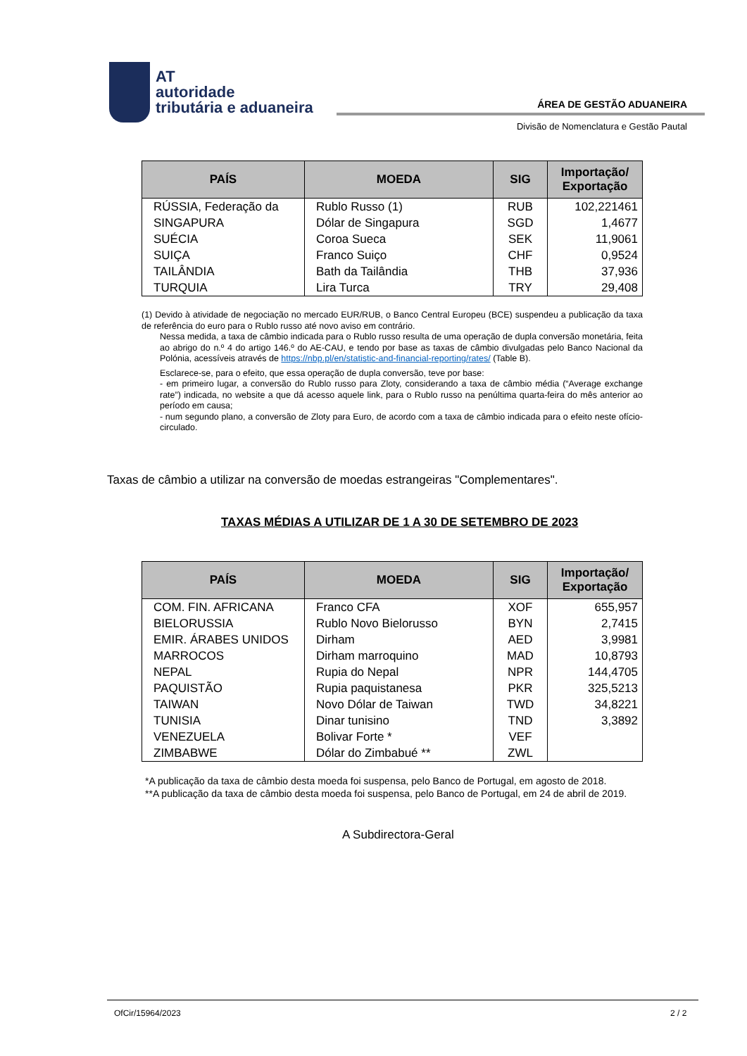AT
autoridade
tributária e aduaneira
ÁREA DE GESTÃO ADUANEIRA
Divisão de Nomenclatura e Gestão Pautal
| PAÍS | MOEDA | SIG | Importação/ Exportação |
| --- | --- | --- | --- |
| RÚSSIA, Federação da | Rublo Russo (1) | RUB | 102,221461 |
| SINGAPURA | Dólar de Singapura | SGD | 1,4677 |
| SUÉCIA | Coroa Sueca | SEK | 11,9061 |
| SUIÇA | Franco Suiço | CHF | 0,9524 |
| TAILÂNDIA | Bath da Tailândia | THB | 37,936 |
| TURQUIA | Lira Turca | TRY | 29,408 |
(1) Devido à atividade de negociação no mercado EUR/RUB, o Banco Central Europeu (BCE) suspendeu a publicação da taxa de referência do euro para o Rublo russo até novo aviso em contrário.
Nessa medida, a taxa de câmbio indicada para o Rublo russo resulta de uma operação de dupla conversão monetária, feita ao abrigo do n.º 4 do artigo 146.º do AE-CAU, e tendo por base as taxas de câmbio divulgadas pelo Banco Nacional da Polónia, acessíveis através de https://nbp.pl/en/statistic-and-financial-reporting/rates/ (Table B).
Esclarece-se, para o efeito, que essa operação de dupla conversão, teve por base:
- em primeiro lugar, a conversão do Rublo russo para Zloty, considerando a taxa de câmbio média (“Average exchange rate”) indicada, no website a que dá acesso aquele link, para o Rublo russo na penúltima quarta-feira do mês anterior ao período em causa;
- num segundo plano, a conversão de Zloty para Euro, de acordo com a taxa de câmbio indicada para o efeito neste ofício-circulado.
Taxas de câmbio a utilizar na conversão de moedas estrangeiras "Complementares".
TAXAS MÉDIAS A UTILIZAR DE 1 A 30 DE SETEMBRO DE 2023
| PAÍS | MOEDA | SIG | Importação/ Exportação |
| --- | --- | --- | --- |
| COM. FIN. AFRICANA | Franco CFA | XOF | 655,957 |
| BIELORUSSIA | Rublo Novo Bielorusso | BYN | 2,7415 |
| EMIR. ÁRABES UNIDOS | Dirham | AED | 3,9981 |
| MARROCOS | Dirham marroquino | MAD | 10,8793 |
| NEPAL | Rupia do Nepal | NPR | 144,4705 |
| PAQUISTÃO | Rupia paquistanesa | PKR | 325,5213 |
| TAIWAN | Novo Dólar de Taiwan | TWD | 34,8221 |
| TUNISIA | Dinar tunisino | TND | 3,3892 |
| VENEZUELA | Bolivar Forte * | VEF | |
| ZIMBABWE | Dólar do Zimbabué ** | ZWL | |
*A publicação da taxa de câmbio desta moeda foi suspensa, pelo Banco de Portugal, em agosto de 2018.
**A publicação da taxa de câmbio desta moeda foi suspensa, pelo Banco de Portugal, em 24 de abril de 2019.
A Subdirectora-Geral
OfCir/15964/2023 2 / 2